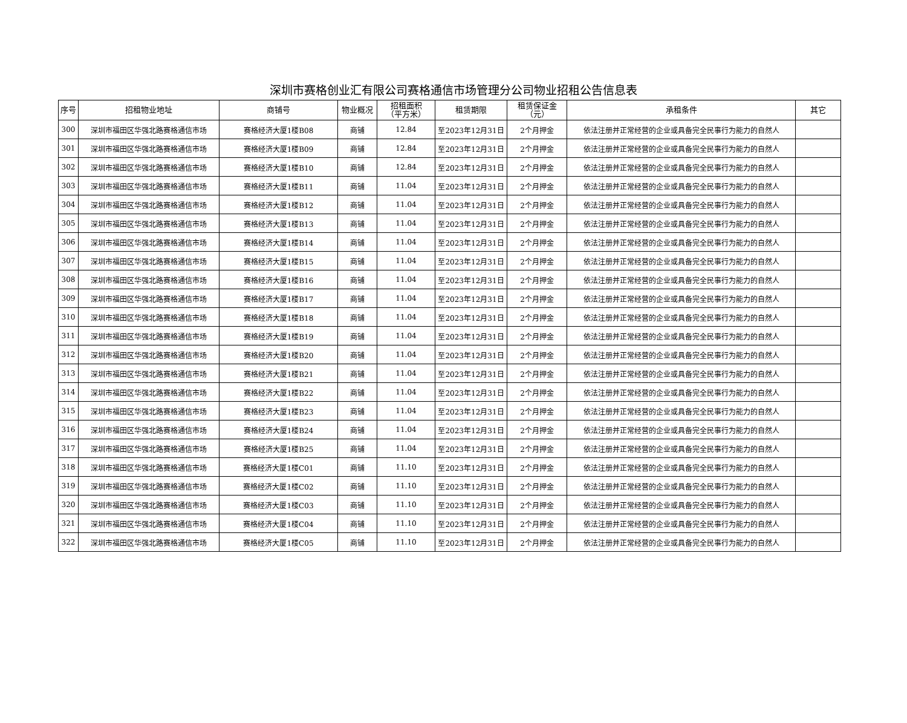深圳市赛格创业汇有限公司赛格通信市场管理分公司物业招租公告信息表
| 序号 | 招租物业地址 | 商铺号 | 物业概况 | 招租面积 （平方米） | 租赁期限 | 租赁保证金 （元） | 承租条件 | 其它 |
| --- | --- | --- | --- | --- | --- | --- | --- | --- |
| 300 | 深圳市福田区华强北路赛格通信市场 | 赛格经济大厦1楼B08 | 商铺 | 12.84 | 至2023年12月31日 | 2个月押金 | 依法注册并正常经营的企业或具备完全民事行为能力的自然人 | |
| 301 | 深圳市福田区华强北路赛格通信市场 | 赛格经济大厦1楼B09 | 商铺 | 12.84 | 至2023年12月31日 | 2个月押金 | 依法注册并正常经营的企业或具备完全民事行为能力的自然人 | |
| 302 | 深圳市福田区华强北路赛格通信市场 | 赛格经济大厦1楼B10 | 商铺 | 12.84 | 至2023年12月31日 | 2个月押金 | 依法注册并正常经营的企业或具备完全民事行为能力的自然人 | |
| 303 | 深圳市福田区华强北路赛格通信市场 | 赛格经济大厦1楼B11 | 商铺 | 11.04 | 至2023年12月31日 | 2个月押金 | 依法注册并正常经营的企业或具备完全民事行为能力的自然人 | |
| 304 | 深圳市福田区华强北路赛格通信市场 | 赛格经济大厦1楼B12 | 商铺 | 11.04 | 至2023年12月31日 | 2个月押金 | 依法注册并正常经营的企业或具备完全民事行为能力的自然人 | |
| 305 | 深圳市福田区华强北路赛格通信市场 | 赛格经济大厦1楼B13 | 商铺 | 11.04 | 至2023年12月31日 | 2个月押金 | 依法注册并正常经营的企业或具备完全民事行为能力的自然人 | |
| 306 | 深圳市福田区华强北路赛格通信市场 | 赛格经济大厦1楼B14 | 商铺 | 11.04 | 至2023年12月31日 | 2个月押金 | 依法注册并正常经营的企业或具备完全民事行为能力的自然人 | |
| 307 | 深圳市福田区华强北路赛格通信市场 | 赛格经济大厦1楼B15 | 商铺 | 11.04 | 至2023年12月31日 | 2个月押金 | 依法注册并正常经营的企业或具备完全民事行为能力的自然人 | |
| 308 | 深圳市福田区华强北路赛格通信市场 | 赛格经济大厦1楼B16 | 商铺 | 11.04 | 至2023年12月31日 | 2个月押金 | 依法注册并正常经营的企业或具备完全民事行为能力的自然人 | |
| 309 | 深圳市福田区华强北路赛格通信市场 | 赛格经济大厦1楼B17 | 商铺 | 11.04 | 至2023年12月31日 | 2个月押金 | 依法注册并正常经营的企业或具备完全民事行为能力的自然人 | |
| 310 | 深圳市福田区华强北路赛格通信市场 | 赛格经济大厦1楼B18 | 商铺 | 11.04 | 至2023年12月31日 | 2个月押金 | 依法注册并正常经营的企业或具备完全民事行为能力的自然人 | |
| 311 | 深圳市福田区华强北路赛格通信市场 | 赛格经济大厦1楼B19 | 商铺 | 11.04 | 至2023年12月31日 | 2个月押金 | 依法注册并正常经营的企业或具备完全民事行为能力的自然人 | |
| 312 | 深圳市福田区华强北路赛格通信市场 | 赛格经济大厦1楼B20 | 商铺 | 11.04 | 至2023年12月31日 | 2个月押金 | 依法注册并正常经营的企业或具备完全民事行为能力的自然人 | |
| 313 | 深圳市福田区华强北路赛格通信市场 | 赛格经济大厦1楼B21 | 商铺 | 11.04 | 至2023年12月31日 | 2个月押金 | 依法注册并正常经营的企业或具备完全民事行为能力的自然人 | |
| 314 | 深圳市福田区华强北路赛格通信市场 | 赛格经济大厦1楼B22 | 商铺 | 11.04 | 至2023年12月31日 | 2个月押金 | 依法注册并正常经营的企业或具备完全民事行为能力的自然人 | |
| 315 | 深圳市福田区华强北路赛格通信市场 | 赛格经济大厦1楼B23 | 商铺 | 11.04 | 至2023年12月31日 | 2个月押金 | 依法注册并正常经营的企业或具备完全民事行为能力的自然人 | |
| 316 | 深圳市福田区华强北路赛格通信市场 | 赛格经济大厦1楼B24 | 商铺 | 11.04 | 至2023年12月31日 | 2个月押金 | 依法注册并正常经营的企业或具备完全民事行为能力的自然人 | |
| 317 | 深圳市福田区华强北路赛格通信市场 | 赛格经济大厦1楼B25 | 商铺 | 11.04 | 至2023年12月31日 | 2个月押金 | 依法注册并正常经营的企业或具备完全民事行为能力的自然人 | |
| 318 | 深圳市福田区华强北路赛格通信市场 | 赛格经济大厦1楼C01 | 商铺 | 11.10 | 至2023年12月31日 | 2个月押金 | 依法注册并正常经营的企业或具备完全民事行为能力的自然人 | |
| 319 | 深圳市福田区华强北路赛格通信市场 | 赛格经济大厦1楼C02 | 商铺 | 11.10 | 至2023年12月31日 | 2个月押金 | 依法注册并正常经营的企业或具备完全民事行为能力的自然人 | |
| 320 | 深圳市福田区华强北路赛格通信市场 | 赛格经济大厦1楼C03 | 商铺 | 11.10 | 至2023年12月31日 | 2个月押金 | 依法注册并正常经营的企业或具备完全民事行为能力的自然人 | |
| 321 | 深圳市福田区华强北路赛格通信市场 | 赛格经济大厦1楼C04 | 商铺 | 11.10 | 至2023年12月31日 | 2个月押金 | 依法注册并正常经营的企业或具备完全民事行为能力的自然人 | |
| 322 | 深圳市福田区华强北路赛格通信市场 | 赛格经济大厦1楼C05 | 商铺 | 11.10 | 至2023年12月31日 | 2个月押金 | 依法注册并正常经营的企业或具备完全民事行为能力的自然人 | |